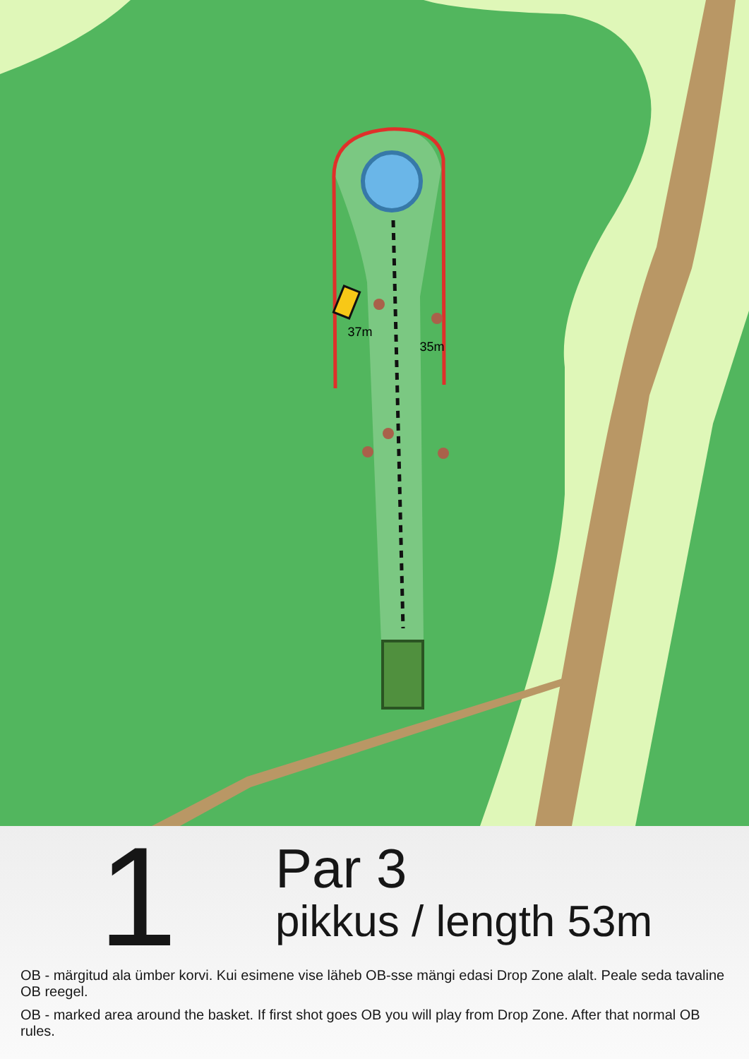37m
35m
1
Par 3
pikkus / length 53m
OB - märgitud ala ümber korvi. Kui esimene vise läheb OB-sse mängi edasi Drop Zone alalt. Peale seda tavaline OB reegel.
OB - marked area around the basket. If first shot goes OB you will play from Drop Zone. After that normal OB rules.